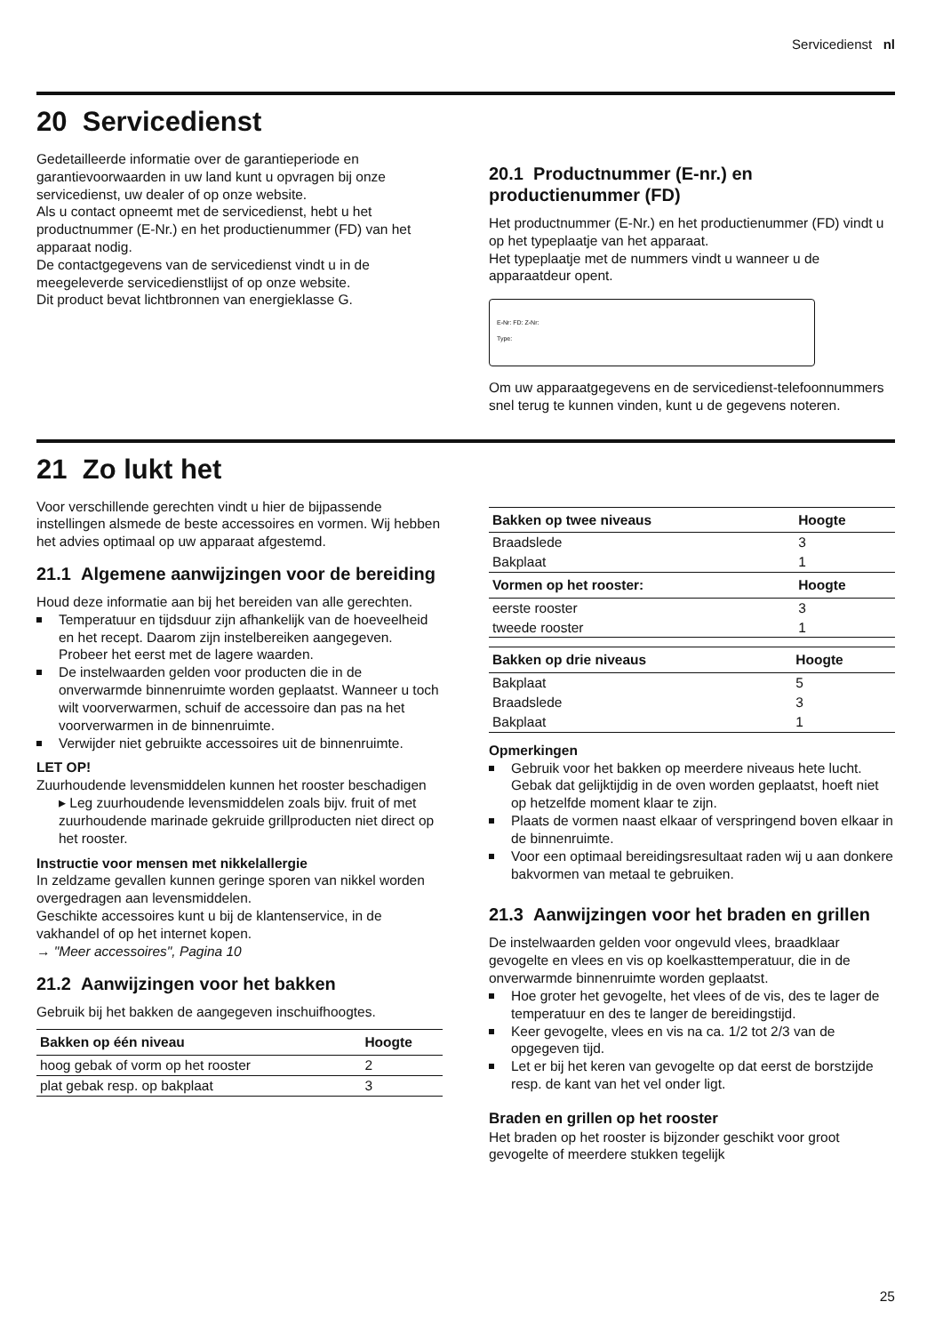Servicedienst nl
20 Servicedienst
Gedetailleerde informatie over de garantieperiode en garantievoorwaarden in uw land kunt u opvragen bij onze servicedienst, uw dealer of op onze website.
Als u contact opneemt met de servicedienst, hebt u het productnummer (E-Nr.) en het productienummer (FD) van het apparaat nodig.
De contactgegevens van de servicedienst vindt u in de meegeleverde servicedienstlijst of op onze website.
Dit product bevat lichtbronnen van energieklasse G.
20.1 Productnummer (E-nr.) en productienummer (FD)
Het productnummer (E-Nr.) en het productienummer (FD) vindt u op het typeplaatje van het apparaat.
Het typeplaatje met de nummers vindt u wanneer u de apparaatdeur opent.
E-Nr: FD: Z-Nr:
Type:
Om uw apparaatgegevens en de servicedienst-telefoonnummers snel terug te kunnen vinden, kunt u de gegevens noteren.
21 Zo lukt het
Voor verschillende gerechten vindt u hier de bijpassende instellingen alsmede de beste accessoires en vormen. Wij hebben het advies optimaal op uw apparaat afgestemd.
21.1 Algemene aanwijzingen voor de bereiding
Houd deze informatie aan bij het bereiden van alle gerechten.
Temperatuur en tijdsduur zijn afhankelijk van de hoeveelheid en het recept. Daarom zijn instelbereiken aangegeven. Probeer het eerst met de lagere waarden.
De instelwaarden gelden voor producten die in de onverwarmde binnenruimte worden geplaatst. Wanneer u toch wilt voorverwarmen, schuif de accessoire dan pas na het voorverwarmen in de binnenruimte.
Verwijder niet gebruikte accessoires uit de binnenruimte.
LET OP!
Zuurhoudende levensmiddelen kunnen het rooster beschadigen
▸ Leg zuurhoudende levensmiddelen zoals bijv. fruit of met zuurhoudende marinade gekruide grillproducten niet direct op het rooster.
Instructie voor mensen met nikkelallergie
In zeldzame gevallen kunnen geringe sporen van nikkel worden overgedragen aan levensmiddelen.
Geschikte accessoires kunt u bij de klantenservice, in de vakhandel of op het internet kopen.
→ "Meer accessoires", Pagina 10
21.2 Aanwijzingen voor het bakken
Gebruik bij het bakken de aangegeven inschuifhoogtes.
| Bakken op één niveau | Hoogte |
| --- | --- |
| hoog gebak of vorm op het rooster | 2 |
| plat gebak resp. op bakplaat | 3 |
| Bakken op twee niveaus | Hoogte |
| --- | --- |
| Braadslede | 3 |
| Bakplaat | 1 |
| Vormen op het rooster: | Hoogte |
| eerste rooster | 3 |
| tweede rooster | 1 |
| Bakken op drie niveaus | Hoogte |
| --- | --- |
| Bakplaat | 5 |
| Braadslede | 3 |
| Bakplaat | 1 |
Opmerkingen
Gebruik voor het bakken op meerdere niveaus hete lucht. Gebak dat gelijktijdig in de oven worden geplaatst, hoeft niet op hetzelfde moment klaar te zijn.
Plaats de vormen naast elkaar of verspringend boven elkaar in de binnenruimte.
Voor een optimaal bereidingsresultaat raden wij u aan donkere bakvormen van metaal te gebruiken.
21.3 Aanwijzingen voor het braden en grillen
De instelwaarden gelden voor ongevuld vlees, braadklaar gevogelte en vlees en vis op koelkasttemperatuur, die in de onverwarmde binnenruimte worden geplaatst.
Hoe groter het gevogelte, het vlees of de vis, des te lager de temperatuur en des te langer de bereidingstijd.
Keer gevogelte, vlees en vis na ca. 1/2 tot 2/3 van de opgegeven tijd.
Let er bij het keren van gevogelte op dat eerst de borstzijde resp. de kant van het vel onder ligt.
Braden en grillen op het rooster
Het braden op het rooster is bijzonder geschikt voor groot gevogelte of meerdere stukken tegelijk
25